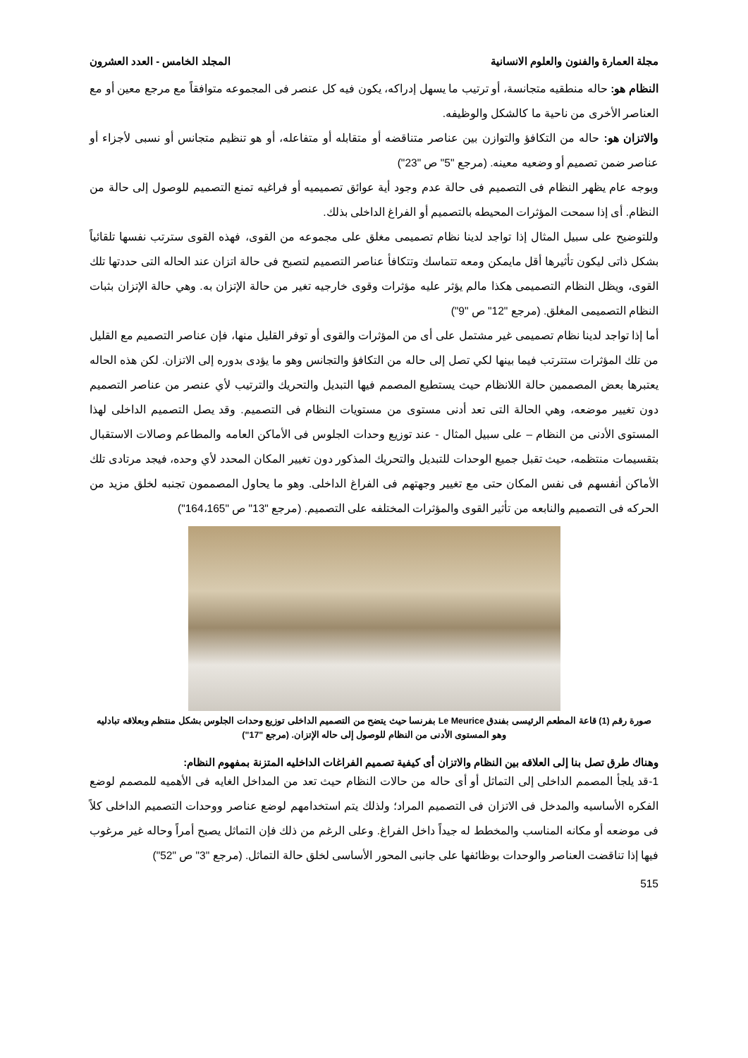مجلة العمارة والفنون والعلوم الانسانية المجلد الخامس - العدد العشرون
النظام هو: حاله منطقيه متجانسة، أو ترتيب ما يسهل إدراكه، يكون فيه كل عنصر فى المجموعه متوافقاً مع مرجع معين أو مع العناصر الأخرى من ناحية ما كالشكل والوظيفه.
والاتزان هو: حاله من التكافؤ والتوازن بين عناصر متناقضه أو متقابله أو متفاعله، أو هو تنظيم متجانس أو نسبى لأجزاء أو عناصر ضمن تصميم أو وضعيه معينه. (مرجع "5" ص "23")
وبوجه عام يظهر النظام فى التصميم فى حالة عدم وجود أية عوائق تصميميه أو فراغيه تمنع التصميم للوصول إلى حالة من النظام. أى إذا سمحت المؤثرات المحيطه بالتصميم أو الفراغ الداخلى بذلك.
وللتوضيح على سبيل المثال إذا تواجد لدينا نظام تصميمى مغلق على مجموعه من القوى، فهذه القوى سترتب نفسها تلقائياً بشكل ذاتى ليكون تأثيرها أقل مايمكن ومعه تتماسك وتتكافأ عناصر التصميم لتصبح فى حالة اتزان عند الحاله التى حددتها تلك القوى، ويظل النظام التصميمى هكذا مالم يؤثر عليه مؤثرات وقوى خارجيه تغير من حالة الإتزان به. وهي حالة الإتزان بثبات النظام التصميمى المغلق. (مرجع "12" ص "9")
أما إذا تواجد لدينا نظام تصميمى غير مشتمل على أى من المؤثرات والقوى أو توفر القليل منها، فإن عناصر التصميم مع القليل من تلك المؤثرات ستترتب فيما بينها لكي تصل إلى حاله من التكافؤ والتجانس وهو ما يؤدى بدوره إلى الاتزان. لكن هذه الحاله يعتبرها بعض المصممين حالة اللانظام حيث يستطيع المصمم فيها التبديل والتحريك والترتيب لأي عنصر من عناصر التصميم دون تغيير موضعه، وهي الحالة التى تعد أدنى مستوى من مستويات النظام فى التصميم. وقد يصل التصميم الداخلى لهذا المستوى الأدنى من النظام – على سبيل المثال - عند توزيع وحدات الجلوس فى الأماكن العامه والمطاعم وصالات الاستقبال بتقسيمات منتظمه، حيث تقبل جميع الوحدات للتبديل والتحريك المذكور دون تغيير المكان المحدد لأي وحده، فيجد مرتادى تلك الأماكن أنفسهم فى نفس المكان حتى مع تغيير وجهتهم فى الفراغ الداخلى. وهو ما يحاول المصممون تجنبه لخلق مزيد من الحركه فى التصميم والنابعه من تأثير القوى والمؤثرات المختلفه على التصميم. (مرجع "13" ص "164،165")
صورة رقم (1) قاعة المطعم الرئيسى بفندق Le Meurice بفرنسا حيث يتضح من التصميم الداخلى توزيع وحدات الجلوس بشكل منتظم وبعلاقه تبادليه وهو المستوى الأدنى من النظام للوصول إلى حاله الإتزان. (مرجع "17")
وهناك طرق تصل بنا إلى العلاقه بين النظام والاتزان أى كيفية تصميم الفراغات الداخليه المتزنة بمفهوم النظام:
1-قد يلجأ المصمم الداخلى إلى التماثل أو أى حاله من حالات النظام حيث تعد من المداخل الغايه فى الأهميه للمصمم لوضع الفكره الأساسيه والمدخل فى الاتزان فى التصميم المراد؛ ولذلك يتم استخدامهم لوضع عناصر ووحدات التصميم الداخلى كلاً فى موضعه أو مكانه المناسب والمخطط له جيداً داخل الفراغ. وعلى الرغم من ذلك فإن التماثل يصبح أمراً وحاله غير مرغوب فيها إذا تناقضت العناصر والوحدات بوظائفها على جانبى المحور الأساسى لخلق حالة التماثل. (مرجع "3" ص "52")
515